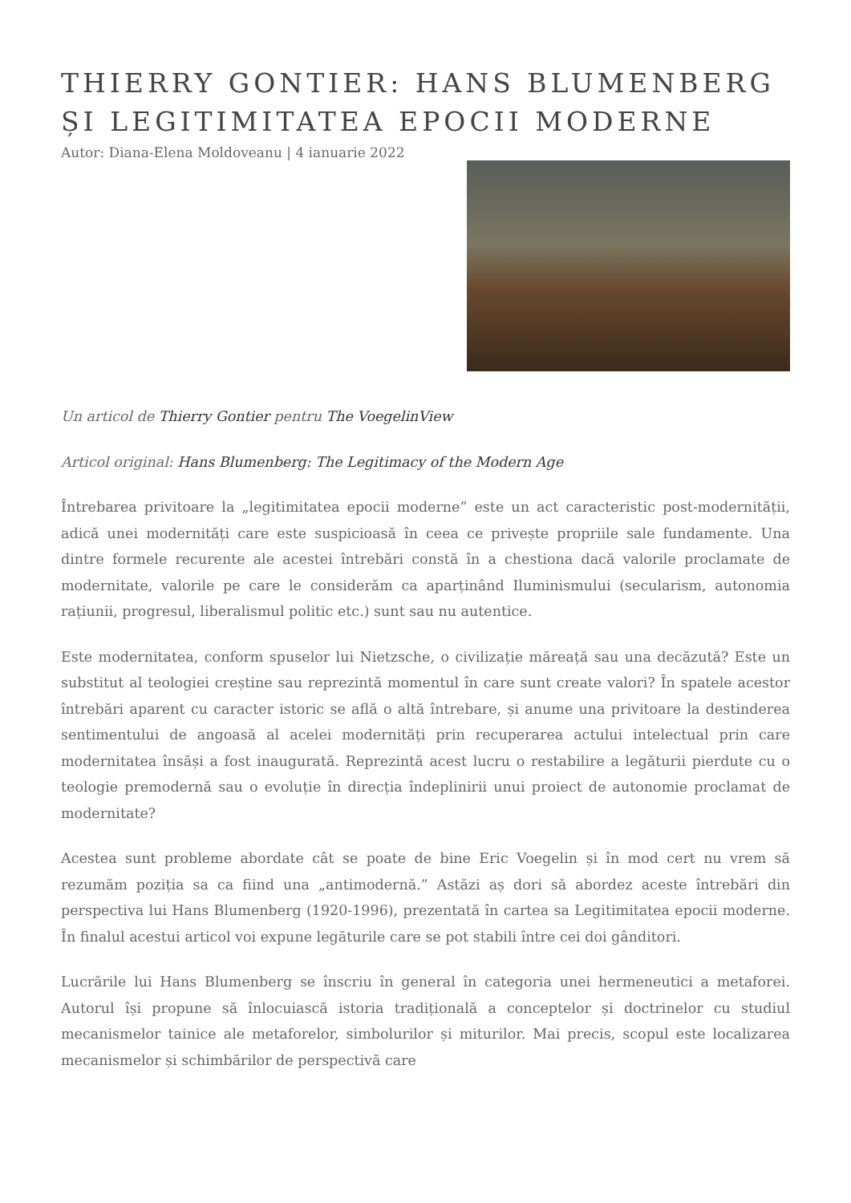THIERRY GONTIER: HANS BLUMENBERG ȘI LEGITIMITATEA EPOCII MODERNE
Autor: Diana-Elena Moldoveanu | 4 ianuarie 2022
Un articol de Thierry Gontier pentru The VoegelinView
Articol original: Hans Blumenberg: The Legitimacy of the Modern Age
Întrebarea privitoare la „legitimitatea epocii moderne” este un act caracteristic post-modernității, adică unei modernități care este suspicioasă în ceea ce privește propriile sale fundamente. Una dintre formele recurente ale acestei întrebări constă în a chestiona dacă valorile proclamate de modernitate, valorile pe care le considerăm ca aparținând Iluminismului (secularism, autonomia rațiunii, progresul, liberalismul politic etc.) sunt sau nu autentice.
Este modernitatea, conform spuselor lui Nietzsche, o civilizație măreață sau una decăzută? Este un substitut al teologiei creștine sau reprezintă momentul în care sunt create valori? În spatele acestor întrebări aparent cu caracter istoric se află o altă întrebare, și anume una privitoare la destinderea sentimentului de angoasă al acelei modernități prin recuperarea actului intelectual prin care modernitatea însăși a fost inaugurată. Reprezintă acest lucru o restabilire a legăturii pierdute cu o teologie premodernă sau o evoluție în direcția îndeplinirii unui proiect de autonomie proclamat de modernitate?
Acestea sunt probleme abordate cât se poate de bine Eric Voegelin și în mod cert nu vrem să rezumăm poziția sa ca fiind una „antimodernă.” Astăzi aș dori să abordez aceste întrebări din perspectiva lui Hans Blumenberg (1920-1996), prezentată în cartea sa Legitimitatea epocii moderne. În finalul acestui articol voi expune legăturile care se pot stabili între cei doi gânditori.
Lucrările lui Hans Blumenberg se înscriu în general în categoria unei hermeneutici a metaforei. Autorul își propune să înlocuiască istoria tradițională a conceptelor și doctrinelor cu studiul mecanismelor tainice ale metaforelor, simbolurilor și miturilor. Mai precis, scopul este localizarea mecanismelor și schimbărilor de perspectivă care